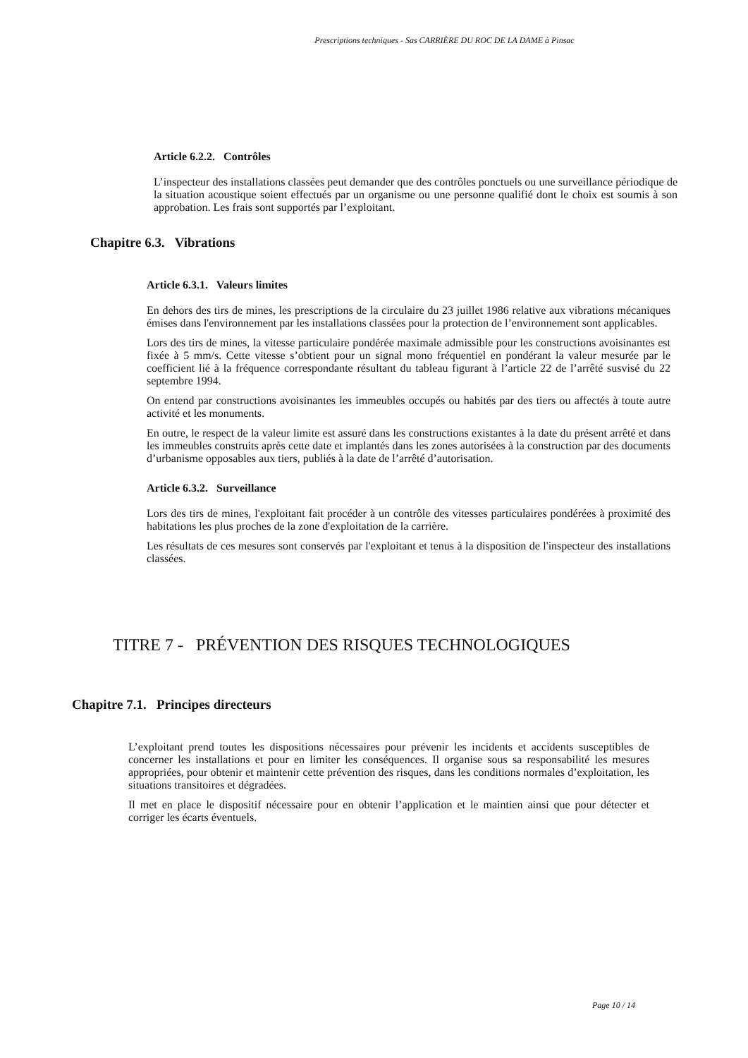Prescriptions techniques - Sas CARRIÈRE DU ROC DE LA DAME à Pinsac
Article 6.2.2. Contrôles
L’inspecteur des installations classées peut demander que des contrôles ponctuels ou une surveillance périodique de la situation acoustique soient effectués par un organisme ou une personne qualifié dont le choix est soumis à son approbation. Les frais sont supportés par l’exploitant.
Chapitre 6.3. Vibrations
Article 6.3.1. Valeurs limites
En dehors des tirs de mines, les prescriptions de la circulaire du 23 juillet 1986 relative aux vibrations mécaniques émises dans l'environnement par les installations classées pour la protection de l’environnement sont applicables.
Lors des tirs de mines, la vitesse particulaire pondérée maximale admissible pour les constructions avoisinantes est fixée à 5 mm/s. Cette vitesse s’obtient pour un signal mono fréquentiel en pondérant la valeur mesurée par le coefficient lié à la fréquence correspondante résultant du tableau figurant à l’article 22 de l’arrêté susvisé du 22 septembre 1994.
On entend par constructions avoisinantes les immeubles occupés ou habités par des tiers ou affectés à toute autre activité et les monuments.
En outre, le respect de la valeur limite est assuré dans les constructions existantes à la date du présent arrêté et dans les immeubles construits après cette date et implantés dans les zones autorisées à la construction par des documents d’urbanisme opposables aux tiers, publiés à la date de l’arrêté d’autorisation.
Article 6.3.2. Surveillance
Lors des tirs de mines, l'exploitant fait procéder à un contrôle des vitesses particulaires pondérées à proximité des habitations les plus proches de la zone d'exploitation de la carrière.
Les résultats de ces mesures sont conservés par l'exploitant et tenus à la disposition de l'inspecteur des installations classées.
TITRE 7 - PRÉVENTION DES RISQUES TECHNOLOGIQUES
Chapitre 7.1. Principes directeurs
L’exploitant prend toutes les dispositions nécessaires pour prévenir les incidents et accidents susceptibles de concerner les installations et pour en limiter les conséquences. Il organise sous sa responsabilité les mesures appropriées, pour obtenir et maintenir cette prévention des risques, dans les conditions normales d’exploitation, les situations transitoires et dégradées.
Il met en place le dispositif nécessaire pour en obtenir l’application et le maintien ainsi que pour détecter et corriger les écarts éventuels.
Page 10 / 14